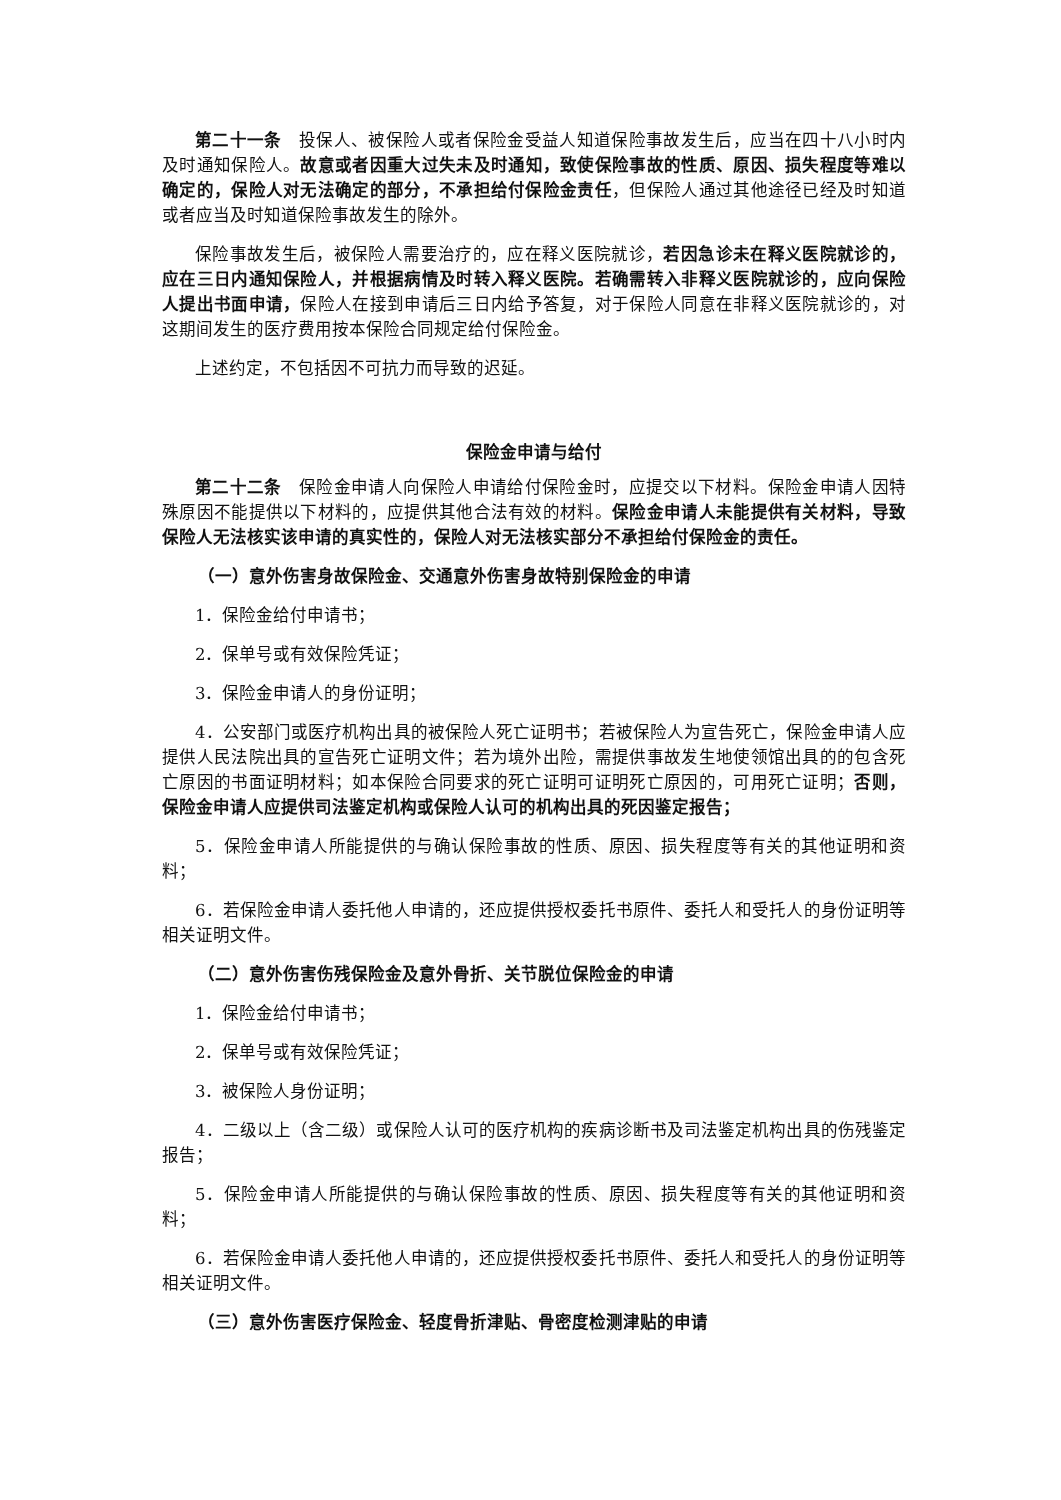第二十一条　投保人、被保险人或者保险金受益人知道保险事故发生后，应当在四十八小时内及时通知保险人。故意或者因重大过失未及时通知，致使保险事故的性质、原因、损失程度等难以确定的，保险人对无法确定的部分，不承担给付保险金责任，但保险人通过其他途径已经及时知道或者应当及时知道保险事故发生的除外。
保险事故发生后，被保险人需要治疗的，应在释义医院就诊，若因急诊未在释义医院就诊的，应在三日内通知保险人，并根据病情及时转入释义医院。若确需转入非释义医院就诊的，应向保险人提出书面申请，保险人在接到申请后三日内给予答复，对于保险人同意在非释义医院就诊的，对这期间发生的医疗费用按本保险合同规定给付保险金。
上述约定，不包括因不可抗力而导致的迟延。
保险金申请与给付
第二十二条　保险金申请人向保险人申请给付保险金时，应提交以下材料。保险金申请人因特殊原因不能提供以下材料的，应提供其他合法有效的材料。保险金申请人未能提供有关材料，导致保险人无法核实该申请的真实性的，保险人对无法核实部分不承担给付保险金的责任。
（一）意外伤害身故保险金、交通意外伤害身故特别保险金的申请
1．保险金给付申请书；
2．保单号或有效保险凭证；
3．保险金申请人的身份证明；
4．公安部门或医疗机构出具的被保险人死亡证明书；若被保险人为宣告死亡，保险金申请人应提供人民法院出具的宣告死亡证明文件；若为境外出险，需提供事故发生地使领馆出具的的包含死亡原因的书面证明材料；如本保险合同要求的死亡证明可证明死亡原因的，可用死亡证明；否则，保险金申请人应提供司法鉴定机构或保险人认可的机构出具的死因鉴定报告；
5．保险金申请人所能提供的与确认保险事故的性质、原因、损失程度等有关的其他证明和资料；
6．若保险金申请人委托他人申请的，还应提供授权委托书原件、委托人和受托人的身份证明等相关证明文件。
（二）意外伤害伤残保险金及意外骨折、关节脱位保险金的申请
1．保险金给付申请书；
2．保单号或有效保险凭证；
3．被保险人身份证明；
4．二级以上（含二级）或保险人认可的医疗机构的疾病诊断书及司法鉴定机构出具的伤残鉴定报告；
5．保险金申请人所能提供的与确认保险事故的性质、原因、损失程度等有关的其他证明和资料；
6．若保险金申请人委托他人申请的，还应提供授权委托书原件、委托人和受托人的身份证明等相关证明文件。
（三）意外伤害医疗保险金、轻度骨折津贴、骨密度检测津贴的申请